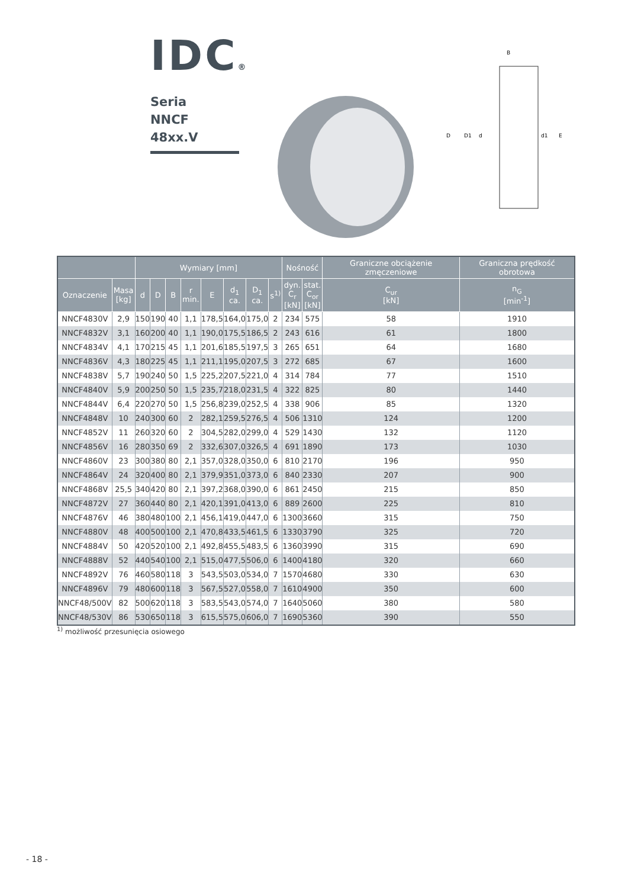IDC®
Seria
NNCF 48xx.V
B
D
D1
d
d1
E
| | | Wymiary [mm] | | | | | | | | Nośność | | Graniczne obciążenie zmęczeniowe | Graniczna prędkość obrotowa |
| --- | --- | --- | --- | --- | --- | --- | --- | --- | --- | --- | --- | --- | --- |
| Oznaczenie | Masa [kg] | d | D | B | r min. | E | d<sub>1</sub> ca. | D<sub>1</sub> ca. | s<sup>1)</sup> | dyn. C<sub>r</sub> [kN] | stat. C<sub>or</sub> [kN] | C<sub>ur</sub> [kN] | n<sub>G</sub> [min<sup>-1</sup>] |
| NNCF4830V | 2,9 | 150 | 190 | 40 | 1,1 | 178,5 | 164,0 | 175,0 | 2 | 234 | 575 | 58 | 1910 |
| NNCF4832V | 3,1 | 160 | 200 | 40 | 1,1 | 190,0 | 175,5 | 186,5 | 2 | 243 | 616 | 61 | 1800 |
| NNCF4834V | 4,1 | 170 | 215 | 45 | 1,1 | 201,6 | 185,5 | 197,5 | 3 | 265 | 651 | 64 | 1680 |
| NNCF4836V | 4,3 | 180 | 225 | 45 | 1,1 | 211,1 | 195,0 | 207,5 | 3 | 272 | 685 | 67 | 1600 |
| NNCF4838V | 5,7 | 190 | 240 | 50 | 1,5 | 225,2 | 207,5 | 221,0 | 4 | 314 | 784 | 77 | 1510 |
| NNCF4840V | 5,9 | 200 | 250 | 50 | 1,5 | 235,7 | 218,0 | 231,5 | 4 | 322 | 825 | 80 | 1440 |
| NNCF4844V | 6,4 | 220 | 270 | 50 | 1,5 | 256,8 | 239,0 | 252,5 | 4 | 338 | 906 | 85 | 1320 |
| NNCF4848V | 10 | 240 | 300 | 60 | 2 | 282,1 | 259,5 | 276,5 | 4 | 506 | 1310 | 124 | 1200 |
| NNCF4852V | 11 | 260 | 320 | 60 | 2 | 304,5 | 282,0 | 299,0 | 4 | 529 | 1430 | 132 | 1120 |
| NNCF4856V | 16 | 280 | 350 | 69 | 2 | 332,6 | 307,0 | 326,5 | 4 | 691 | 1890 | 173 | 1030 |
| NNCF4860V | 23 | 300 | 380 | 80 | 2,1 | 357,0 | 328,0 | 350,0 | 6 | 810 | 2170 | 196 | 950 |
| NNCF4864V | 24 | 320 | 400 | 80 | 2,1 | 379,9 | 351,0 | 373,0 | 6 | 840 | 2330 | 207 | 900 |
| NNCF4868V | 25,5 | 340 | 420 | 80 | 2,1 | 397,2 | 368,0 | 390,0 | 6 | 861 | 2450 | 215 | 850 |
| NNCF4872V | 27 | 360 | 440 | 80 | 2,1 | 420,1 | 391,0 | 413,0 | 6 | 889 | 2600 | 225 | 810 |
| NNCF4876V | 46 | 380 | 480 | 100 | 2,1 | 456,1 | 419,0 | 447,0 | 6 | 1300 | 3660 | 315 | 750 |
| NNCF4880V | 48 | 400 | 500 | 100 | 2,1 | 470,8 | 433,5 | 461,5 | 6 | 1330 | 3790 | 325 | 720 |
| NNCF4884V | 50 | 420 | 520 | 100 | 2,1 | 492,8 | 455,5 | 483,5 | 6 | 1360 | 3990 | 315 | 690 |
| NNCF4888V | 52 | 440 | 540 | 100 | 2,1 | 515,0 | 477,5 | 506,0 | 6 | 1400 | 4180 | 320 | 660 |
| NNCF4892V | 76 | 460 | 580 | 118 | 3 | 543,5 | 503,0 | 534,0 | 7 | 1570 | 4680 | 330 | 630 |
| NNCF4896V | 79 | 480 | 600 | 118 | 3 | 567,5 | 527,0 | 558,0 | 7 | 1610 | 4900 | 350 | 600 |
| NNCF48/500V | 82 | 500 | 620 | 118 | 3 | 583,5 | 543,0 | 574,0 | 7 | 1640 | 5060 | 380 | 580 |
| NNCF48/530V | 86 | 530 | 650 | 118 | 3 | 615,5 | 575,0 | 606,0 | 7 | 1690 | 5360 | 390 | 550 |
<sup>1)</sup> możliwość przesunięcia osiowego
- 18 -